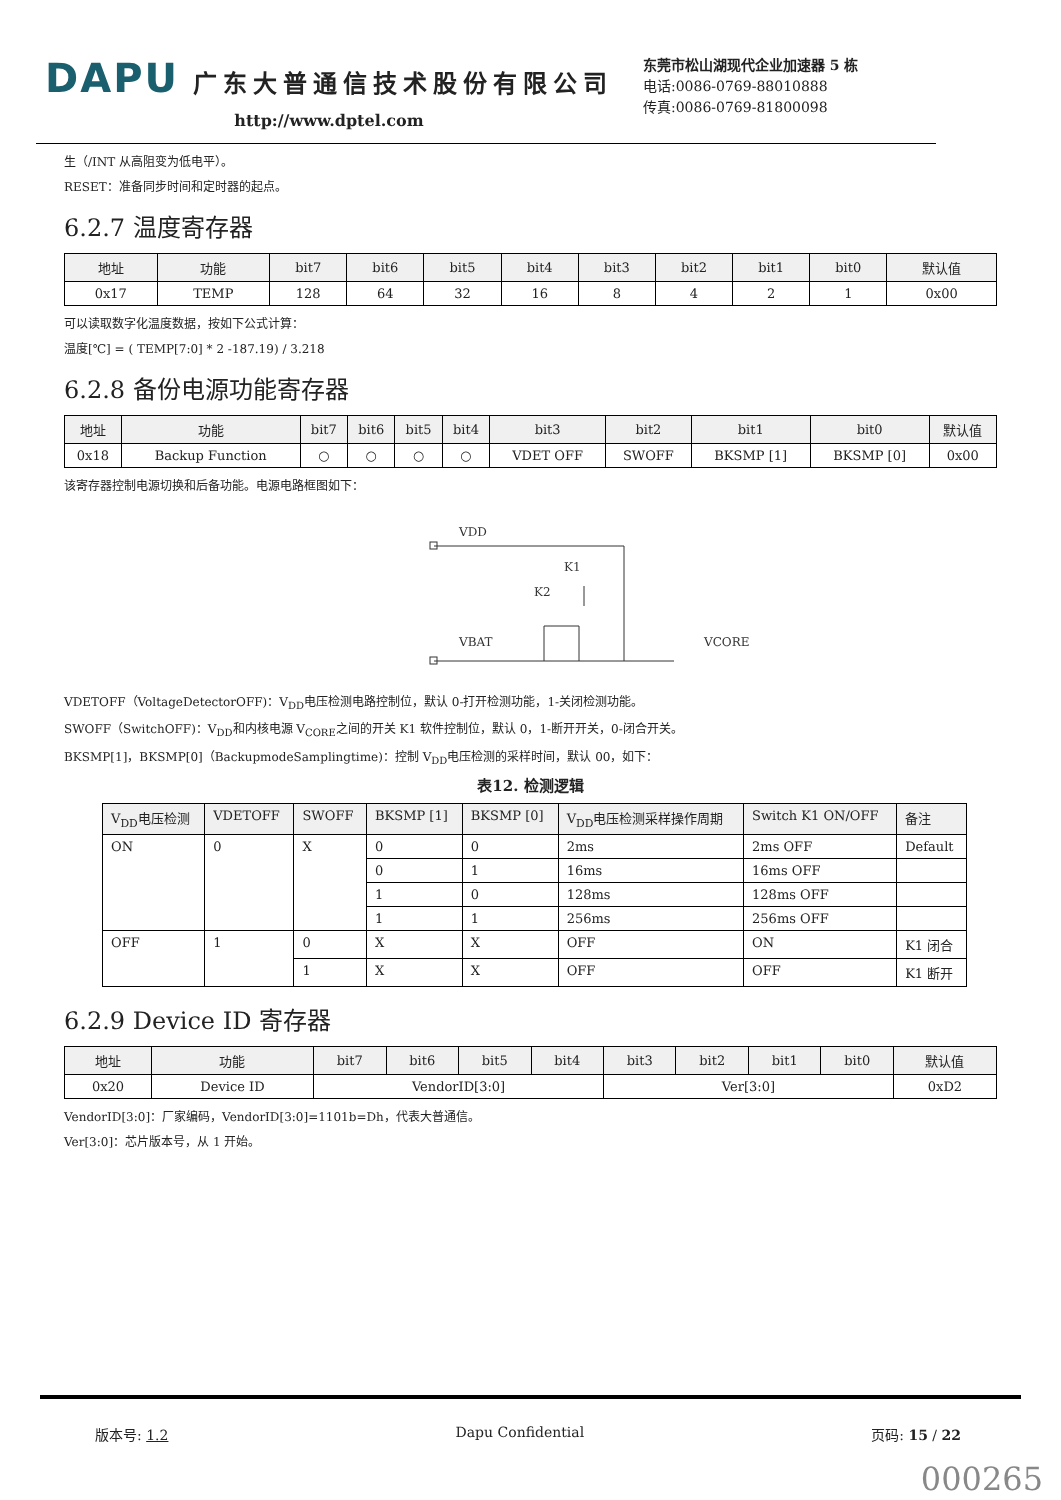DAPU 广东大普通信技术股份有限公司
http://www.dptel.com
东莞市松山湖现代企业加速器 5 栋
电话:0086-0769-88010888
传真:0086-0769-81800098
生（/INT 从高阻变为低电平）。
RESET：准备同步时间和定时器的起点。
6.2.7 温度寄存器
| 地址 | 功能 | bit7 | bit6 | bit5 | bit4 | bit3 | bit2 | bit1 | bit0 | 默认值 |
| --- | --- | --- | --- | --- | --- | --- | --- | --- | --- | --- |
| 0x17 | TEMP | 128 | 64 | 32 | 16 | 8 | 4 | 2 | 1 | 0x00 |
可以读取数字化温度数据，按如下公式计算：
温度[℃] = ( TEMP[7:0] * 2 -187.19) / 3.218
6.2.8 备份电源功能寄存器
| 地址 | 功能 | bit7 | bit6 | bit5 | bit4 | bit3 | bit2 | bit1 | bit0 | 默认值 |
| --- | --- | --- | --- | --- | --- | --- | --- | --- | --- | --- |
| 0x18 | Backup Function | ○ | ○ | ○ | ○ | VDET OFF | SWOFF | BKSMP [1] | BKSMP [0] | 0x00 |
该寄存器控制电源切换和后备功能。电源电路框图如下：
VDD
VBAT
VCORE
K1
K2
VDETOFF（VoltageDetectorOFF)：V<sub>DD</sub>电压检测电路控制位，默认 0-打开检测功能，1-关闭检测功能。
SWOFF（SwitchOFF)：V<sub>DD</sub>和内核电源 V<sub>CORE</sub>之间的开关 K1 软件控制位，默认 0，1-断开开关，0-闭合开关。
BKSMP[1]，BKSMP[0]（BackupmodeSamplingtime)：控制 V<sub>DD</sub>电压检测的采样时间，默认 00，如下：
表12. 检测逻辑
| V<sub>DD</sub>电压检测 | VDETOFF | SWOFF | BKSMP [1] | BKSMP [0] | V<sub>DD</sub>电压检测采样操作周期 | Switch K1 ON/OFF | 备注 |
| --- | --- | --- | --- | --- | --- | --- | --- |
| ON | 0 | X | 0 | 0 | 2ms | 2ms OFF | Default |
| | | | 0 | 1 | 16ms | 16ms OFF | |
| | | | 1 | 0 | 128ms | 128ms OFF | |
| | | | 1 | 1 | 256ms | 256ms OFF | |
| OFF | 1 | 0 | X | X | OFF | ON | K1 闭合 |
| | | 1 | X | X | OFF | OFF | K1 断开 |
6.2.9 Device ID 寄存器
| 地址 | 功能 | bit7 | bit6 | bit5 | bit4 | bit3 | bit2 | bit1 | bit0 | 默认值 |
| --- | --- | --- | --- | --- | --- | --- | --- | --- | --- | --- |
| 0x20 | Device ID | VendorID[3:0] | | | | Ver[3:0] | | | | 0xD2 |
VendorID[3:0]：厂家编码，VendorID[3:0]=1101b=Dh，代表大普通信。
Ver[3:0]：芯片版本号，从 1 开始。
版本号: 1.2 Dapu Confidential 页码: 15 / 22
000265